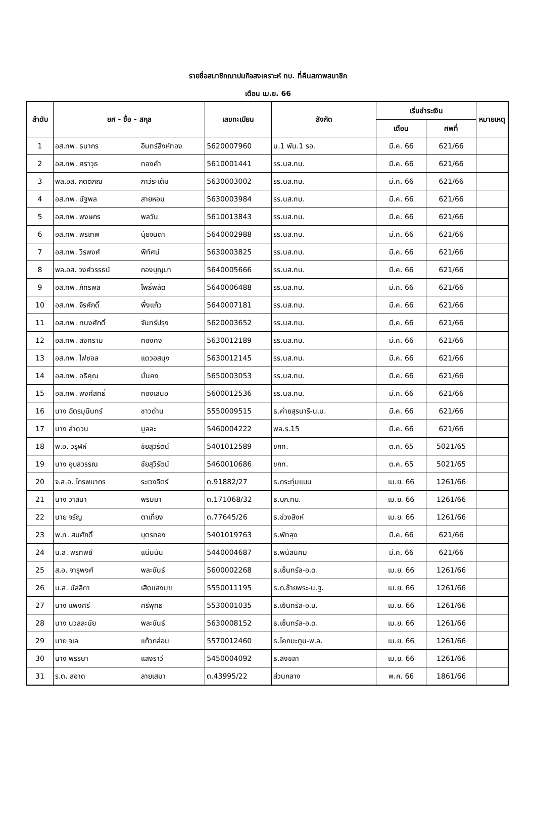รายชื่อสมาชิกฌาปนกิจสงเคราะห์ ทบ. ที่คืนสภาพสมาชิก
เดือน เม.ย. 66
| ลำดับ | ยศ - ชื่อ - สกุล | | เลขทะเบียน | สังกัด | เริ่มชำระเงิน | | หมายเหตุ |
| --- | --- | --- | --- | --- | --- | --- | --- |
| | | | | | เดือน | ศพที่ | |
| 1 | อส.ทพ. ธนากร | อินทร์สิงห์ทอง | 5620007960 | ม.1 พัน.1 รอ. | มี.ค. 66 | 621/66 | |
| 2 | อส.ทพ. ศราวุธ | ทองคำ | 5610001441 | รร.นส.ทบ. | มี.ค. 66 | 621/66 | |
| 3 | พล.อส. กิตติภณ | กาวีระเต็ม | 5630003002 | รร.นส.ทบ. | มี.ค. 66 | 621/66 | |
| 4 | อส.ทพ. นัฐพล | สายหอม | 5630003984 | รร.นส.ทบ. | มี.ค. 66 | 621/66 | |
| 5 | อส.ทพ. พงษกร | พลวัน | 5610013843 | รร.นส.ทบ. | มี.ค. 66 | 621/66 | |
| 6 | อส.ทพ. พรเทพ | นุ้ยจินดา | 5640002988 | รร.นส.ทบ. | มี.ค. 66 | 621/66 | |
| 7 | อส.ทพ. วีรพงศ์ | พิทัศน์ | 5630003825 | รร.นส.ทบ. | มี.ค. 66 | 621/66 | |
| 8 | พล.อส. วงศ์วรรธน์ | กองบุญมา | 5640005666 | รร.นส.ทบ. | มี.ค. 66 | 621/66 | |
| 9 | อส.ทพ. ภัทรพล | โพธิ์พลัด | 5640006488 | รร.นส.ทบ. | มี.ค. 66 | 621/66 | |
| 10 | อส.ทพ. จิรศักดิ์ | พึ่งแก้ว | 5640007181 | รร.นส.ทบ. | มี.ค. 66 | 621/66 | |
| 11 | อส.ทพ. ทนงศักดิ์ | จันทร์ปรุง | 5620003652 | รร.นส.ทบ. | มี.ค. 66 | 621/66 | |
| 12 | อส.ทพ. สงคราม | ทองคง | 5630012189 | รร.นส.ทบ. | มี.ค. 66 | 621/66 | |
| 13 | อส.ทพ. ไฟซอล | แดวอสนุง | 5630012145 | รร.นส.ทบ. | มี.ค. 66 | 621/66 | |
| 14 | อส.ทพ. อธิคุณ | มั่นคง | 5650003053 | รร.นส.ทบ. | มี.ค. 66 | 621/66 | |
| 15 | อส.ทพ. พงศ์สิทธิ์ | ทองเสนอ | 5600012536 | รร.นส.ทบ. | มี.ค. 66 | 621/66 | |
| 16 | นาง ฉัตรมุนินทร์ | ชาวด่าน | 5550009515 | ธ.ค่ายสุรนารี-น.ม. | มี.ค. 66 | 621/66 | |
| 17 | นาง ลำดวน | มูลละ | 5460004222 | พล.ร.15 | มี.ค. 66 | 621/66 | |
| 18 | พ.อ. วิรุฬห์ | ชัยสุวิรัตน์ | 5401012589 | ขกท. | ต.ค. 65 | 5021/65 | |
| 19 | นาง อุบลวรรณ | ชัยสุวิรัตน์ | 5460010686 | ขกท. | ต.ค. 65 | 5021/65 | |
| 20 | จ.ส.อ. ไกรพนากร | ระเวงจิตร์ | ต.91882/27 | ธ.กระทุ่มแบน | เม.ย. 66 | 1261/66 | |
| 21 | นาง วาสนา | พรมมา | ต.171068/32 | ธ.บก.ทบ. | เม.ย. 66 | 1261/66 | |
| 22 | นาย จรัญ | ตาเที่ยง | ต.77645/26 | ธ.ข่วงสิงห์ | เม.ย. 66 | 1261/66 | |
| 23 | พ.ท. สมศักดิ์ | บุตรทอง | 5401019763 | ธ.พัทลุง | มี.ค. 66 | 621/66 | |
| 24 | น.ส. พรทิพย์ | แน่นนัน | 5440004687 | ธ.พนัสนิคม | มี.ค. 66 | 621/66 | |
| 25 | ส.อ. จารุพงศ์ | พละขันธ์ | 5600002268 | ธ.เซ็นทรัล-อ.ด. | เม.ย. 66 | 1261/66 | |
| 26 | น.ส. มัลลิกา | เสิดแสงมุข | 5550011195 | ธ.ถ.ซ้ายพระ-น.ฐ. | เม.ย. 66 | 1261/66 | |
| 27 | นาง แพงศรี | ศรีพุทธ | 5530001035 | ธ.เซ็นทรัล-อ.บ. | เม.ย. 66 | 1261/66 | |
| 28 | นาง นวลละมัย | พละขันธ์ | 5630008152 | ธ.เซ็นทรัล-อ.ด. | เม.ย. 66 | 1261/66 | |
| 29 | นาย จเล | แก้วกล่อม | 5570012460 | ธ.โคกมะตูม-พ.ล. | เม.ย. 66 | 1261/66 | |
| 30 | นาง พรรษา | แสงราวี | 5450004092 | ธ.สงขลา | เม.ย. 66 | 1261/66 | |
| 31 | ร.ต. สอาด | ลายเสมา | ต.43995/22 | ส่วนกลาง | พ.ค. 66 | 1861/66 | |